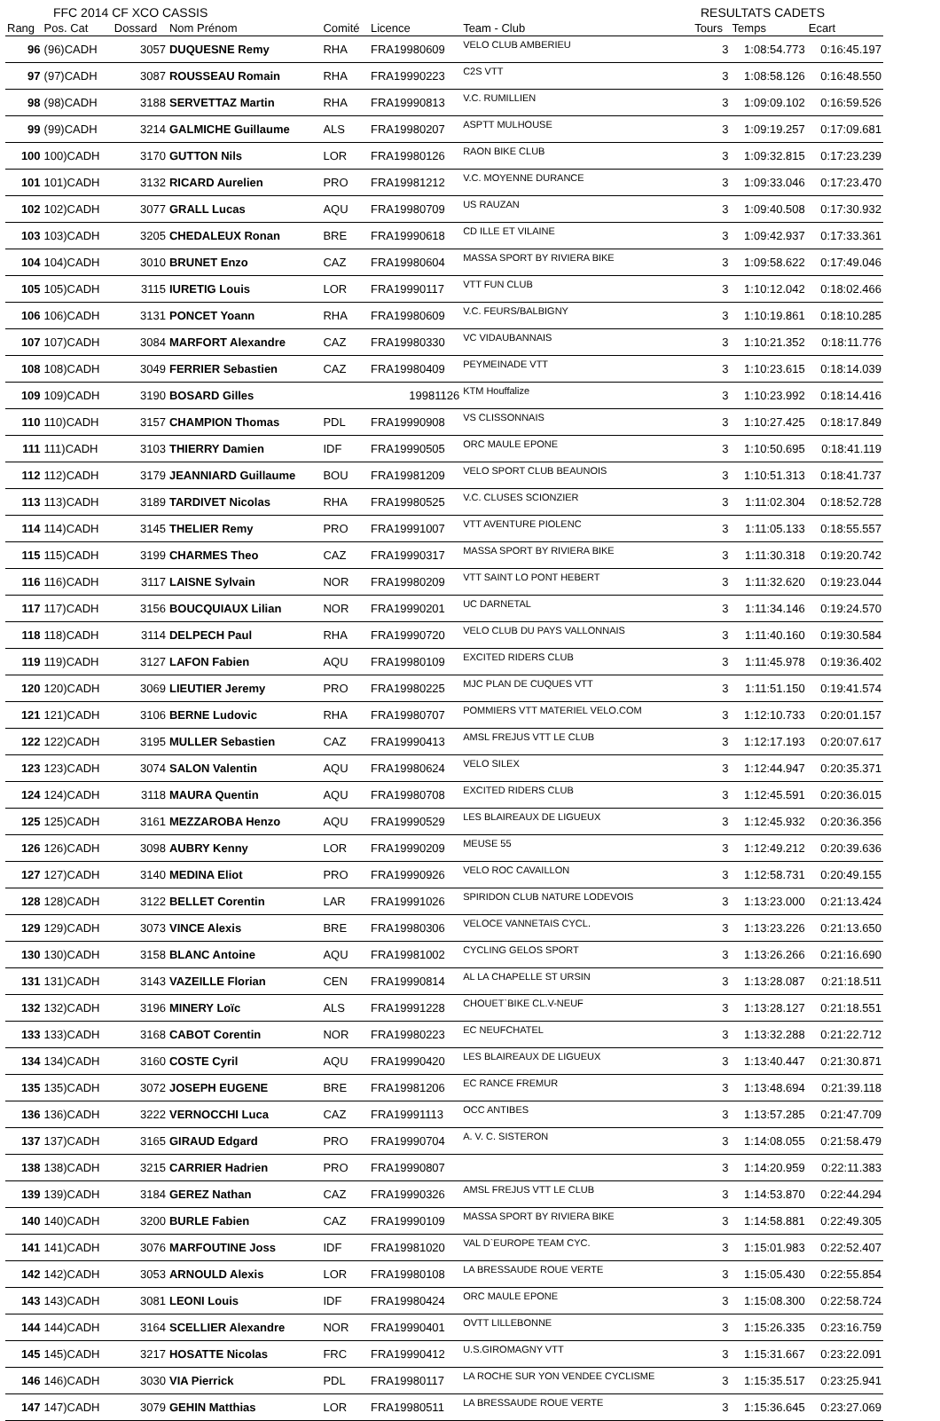FFC 2014 CF XCO CASSIS RESULTATS CADETS
| Rang | Pos. Cat | Dossard | Nom Prénom | Comité | Licence | Team - Club | Tours | Temps | Ecart |
| --- | --- | --- | --- | --- | --- | --- | --- | --- | --- |
| 96 | (96)CADH | 3057 | DUQUESNE Remy | RHA | FRA19980609 | VELO CLUB AMBERIEU | 3 | 1:08:54.773 | 0:16:45.197 |
| 97 | (97)CADH | 3087 | ROUSSEAU Romain | RHA | FRA19990223 | C2S VTT | 3 | 1:08:58.126 | 0:16:48.550 |
| 98 | (98)CADH | 3188 | SERVETTAZ Martin | RHA | FRA19990813 | V.C. RUMILLIEN | 3 | 1:09:09.102 | 0:16:59.526 |
| 99 | (99)CADH | 3214 | GALMICHE Guillaume | ALS | FRA19980207 | ASPTT MULHOUSE | 3 | 1:09:19.257 | 0:17:09.681 |
| 100 | 100)CADH | 3170 | GUTTON Nils | LOR | FRA19980126 | RAON BIKE CLUB | 3 | 1:09:32.815 | 0:17:23.239 |
| 101 | 101)CADH | 3132 | RICARD Aurelien | PRO | FRA19981212 | V.C. MOYENNE DURANCE | 3 | 1:09:33.046 | 0:17:23.470 |
| 102 | 102)CADH | 3077 | GRALL Lucas | AQU | FRA19980709 | US RAUZAN | 3 | 1:09:40.508 | 0:17:30.932 |
| 103 | 103)CADH | 3205 | CHEDALEUX Ronan | BRE | FRA19990618 | CD ILLE ET VILAINE | 3 | 1:09:42.937 | 0:17:33.361 |
| 104 | 104)CADH | 3010 | BRUNET Enzo | CAZ | FRA19980604 | MASSA SPORT BY RIVIERA BIKE | 3 | 1:09:58.622 | 0:17:49.046 |
| 105 | 105)CADH | 3115 | IURETIG Louis | LOR | FRA19990117 | VTT FUN CLUB | 3 | 1:10:12.042 | 0:18:02.466 |
| 106 | 106)CADH | 3131 | PONCET Yoann | RHA | FRA19980609 | V.C. FEURS/BALBIGNY | 3 | 1:10:19.861 | 0:18:10.285 |
| 107 | 107)CADH | 3084 | MARFORT Alexandre | CAZ | FRA19980330 | VC VIDAUBANNAIS | 3 | 1:10:21.352 | 0:18:11.776 |
| 108 | 108)CADH | 3049 | FERRIER Sebastien | CAZ | FRA19980409 | PEYMEINADE VTT | 3 | 1:10:23.615 | 0:18:14.039 |
| 109 | 109)CADH | 3190 | BOSARD Gilles | | 19981126 | KTM Houffalize | 3 | 1:10:23.992 | 0:18:14.416 |
| 110 | 110)CADH | 3157 | CHAMPION Thomas | PDL | FRA19990908 | VS CLISSONNAIS | 3 | 1:10:27.425 | 0:18:17.849 |
| 111 | 111)CADH | 3103 | THIERRY Damien | IDF | FRA19990505 | ORC MAULE EPONE | 3 | 1:10:50.695 | 0:18:41.119 |
| 112 | 112)CADH | 3179 | JEANNIARD Guillaume | BOU | FRA19981209 | VELO SPORT CLUB BEAUNOIS | 3 | 1:10:51.313 | 0:18:41.737 |
| 113 | 113)CADH | 3189 | TARDIVET Nicolas | RHA | FRA19980525 | V.C. CLUSES SCIONZIER | 3 | 1:11:02.304 | 0:18:52.728 |
| 114 | 114)CADH | 3145 | THELIER Remy | PRO | FRA19991007 | VTT AVENTURE PIOLENC | 3 | 1:11:05.133 | 0:18:55.557 |
| 115 | 115)CADH | 3199 | CHARMES Theo | CAZ | FRA19990317 | MASSA SPORT BY RIVIERA BIKE | 3 | 1:11:30.318 | 0:19:20.742 |
| 116 | 116)CADH | 3117 | LAISNE Sylvain | NOR | FRA19980209 | VTT SAINT LO PONT HEBERT | 3 | 1:11:32.620 | 0:19:23.044 |
| 117 | 117)CADH | 3156 | BOUCQUIAUX Lilian | NOR | FRA19990201 | UC DARNETAL | 3 | 1:11:34.146 | 0:19:24.570 |
| 118 | 118)CADH | 3114 | DELPECH Paul | RHA | FRA19990720 | VELO CLUB DU PAYS VALLONNAIS | 3 | 1:11:40.160 | 0:19:30.584 |
| 119 | 119)CADH | 3127 | LAFON Fabien | AQU | FRA19980109 | EXCITED RIDERS CLUB | 3 | 1:11:45.978 | 0:19:36.402 |
| 120 | 120)CADH | 3069 | LIEUTIER Jeremy | PRO | FRA19980225 | MJC PLAN DE CUQUES VTT | 3 | 1:11:51.150 | 0:19:41.574 |
| 121 | 121)CADH | 3106 | BERNE Ludovic | RHA | FRA19980707 | POMMIERS VTT MATERIEL VELO.COM | 3 | 1:12:10.733 | 0:20:01.157 |
| 122 | 122)CADH | 3195 | MULLER Sebastien | CAZ | FRA19990413 | AMSL FREJUS VTT LE CLUB | 3 | 1:12:17.193 | 0:20:07.617 |
| 123 | 123)CADH | 3074 | SALON Valentin | AQU | FRA19980624 | VELO SILEX | 3 | 1:12:44.947 | 0:20:35.371 |
| 124 | 124)CADH | 3118 | MAURA Quentin | AQU | FRA19980708 | EXCITED RIDERS CLUB | 3 | 1:12:45.591 | 0:20:36.015 |
| 125 | 125)CADH | 3161 | MEZZAROBA Henzo | AQU | FRA19990529 | LES BLAIREAUX DE LIGUEUX | 3 | 1:12:45.932 | 0:20:36.356 |
| 126 | 126)CADH | 3098 | AUBRY Kenny | LOR | FRA19990209 | MEUSE 55 | 3 | 1:12:49.212 | 0:20:39.636 |
| 127 | 127)CADH | 3140 | MEDINA Eliot | PRO | FRA19990926 | VELO ROC CAVAILLON | 3 | 1:12:58.731 | 0:20:49.155 |
| 128 | 128)CADH | 3122 | BELLET Corentin | LAR | FRA19991026 | SPIRIDON CLUB NATURE LODEVOIS | 3 | 1:13:23.000 | 0:21:13.424 |
| 129 | 129)CADH | 3073 | VINCE Alexis | BRE | FRA19980306 | VELOCE VANNETAIS CYCL. | 3 | 1:13:23.226 | 0:21:13.650 |
| 130 | 130)CADH | 3158 | BLANC Antoine | AQU | FRA19981002 | CYCLING GELOS SPORT | 3 | 1:13:26.266 | 0:21:16.690 |
| 131 | 131)CADH | 3143 | VAZEILLE Florian | CEN | FRA19990814 | AL LA CHAPELLE ST URSIN | 3 | 1:13:28.087 | 0:21:18.511 |
| 132 | 132)CADH | 3196 | MINERY Loïc | ALS | FRA19991228 | CHOUET`BIKE CL.V-NEUF | 3 | 1:13:28.127 | 0:21:18.551 |
| 133 | 133)CADH | 3168 | CABOT Corentin | NOR | FRA19980223 | EC NEUFCHATEL | 3 | 1:13:32.288 | 0:21:22.712 |
| 134 | 134)CADH | 3160 | COSTE Cyril | AQU | FRA19990420 | LES BLAIREAUX DE LIGUEUX | 3 | 1:13:40.447 | 0:21:30.871 |
| 135 | 135)CADH | 3072 | JOSEPH EUGENE | BRE | FRA19981206 | EC RANCE FREMUR | 3 | 1:13:48.694 | 0:21:39.118 |
| 136 | 136)CADH | 3222 | VERNOCCHI Luca | CAZ | FRA19991113 | OCC ANTIBES | 3 | 1:13:57.285 | 0:21:47.709 |
| 137 | 137)CADH | 3165 | GIRAUD Edgard | PRO | FRA19990704 | A. V. C. SISTERON | 3 | 1:14:08.055 | 0:21:58.479 |
| 138 | 138)CADH | 3215 | CARRIER Hadrien | PRO | FRA19990807 | | 3 | 1:14:20.959 | 0:22:11.383 |
| 139 | 139)CADH | 3184 | GEREZ Nathan | CAZ | FRA19990326 | AMSL FREJUS VTT LE CLUB | 3 | 1:14:53.870 | 0:22:44.294 |
| 140 | 140)CADH | 3200 | BURLE Fabien | CAZ | FRA19990109 | MASSA SPORT BY RIVIERA BIKE | 3 | 1:14:58.881 | 0:22:49.305 |
| 141 | 141)CADH | 3076 | MARFOUTINE Joss | IDF | FRA19981020 | VAL D`EUROPE TEAM CYC. | 3 | 1:15:01.983 | 0:22:52.407 |
| 142 | 142)CADH | 3053 | ARNOULD Alexis | LOR | FRA19980108 | LA BRESSAUDE ROUE VERTE | 3 | 1:15:05.430 | 0:22:55.854 |
| 143 | 143)CADH | 3081 | LEONI Louis | IDF | FRA19980424 | ORC MAULE EPONE | 3 | 1:15:08.300 | 0:22:58.724 |
| 144 | 144)CADH | 3164 | SCELLIER Alexandre | NOR | FRA19990401 | OVTT LILLEBONNE | 3 | 1:15:26.335 | 0:23:16.759 |
| 145 | 145)CADH | 3217 | HOSATTE Nicolas | FRC | FRA19990412 | U.S.GIROMAGNY VTT | 3 | 1:15:31.667 | 0:23:22.091 |
| 146 | 146)CADH | 3030 | VIA Pierrick | PDL | FRA19980117 | LA ROCHE SUR YON VENDEE CYCLISME | 3 | 1:15:35.517 | 0:23:25.941 |
| 147 | 147)CADH | 3079 | GEHIN Matthias | LOR | FRA19980511 | LA BRESSAUDE ROUE VERTE | 3 | 1:15:36.645 | 0:23:27.069 |